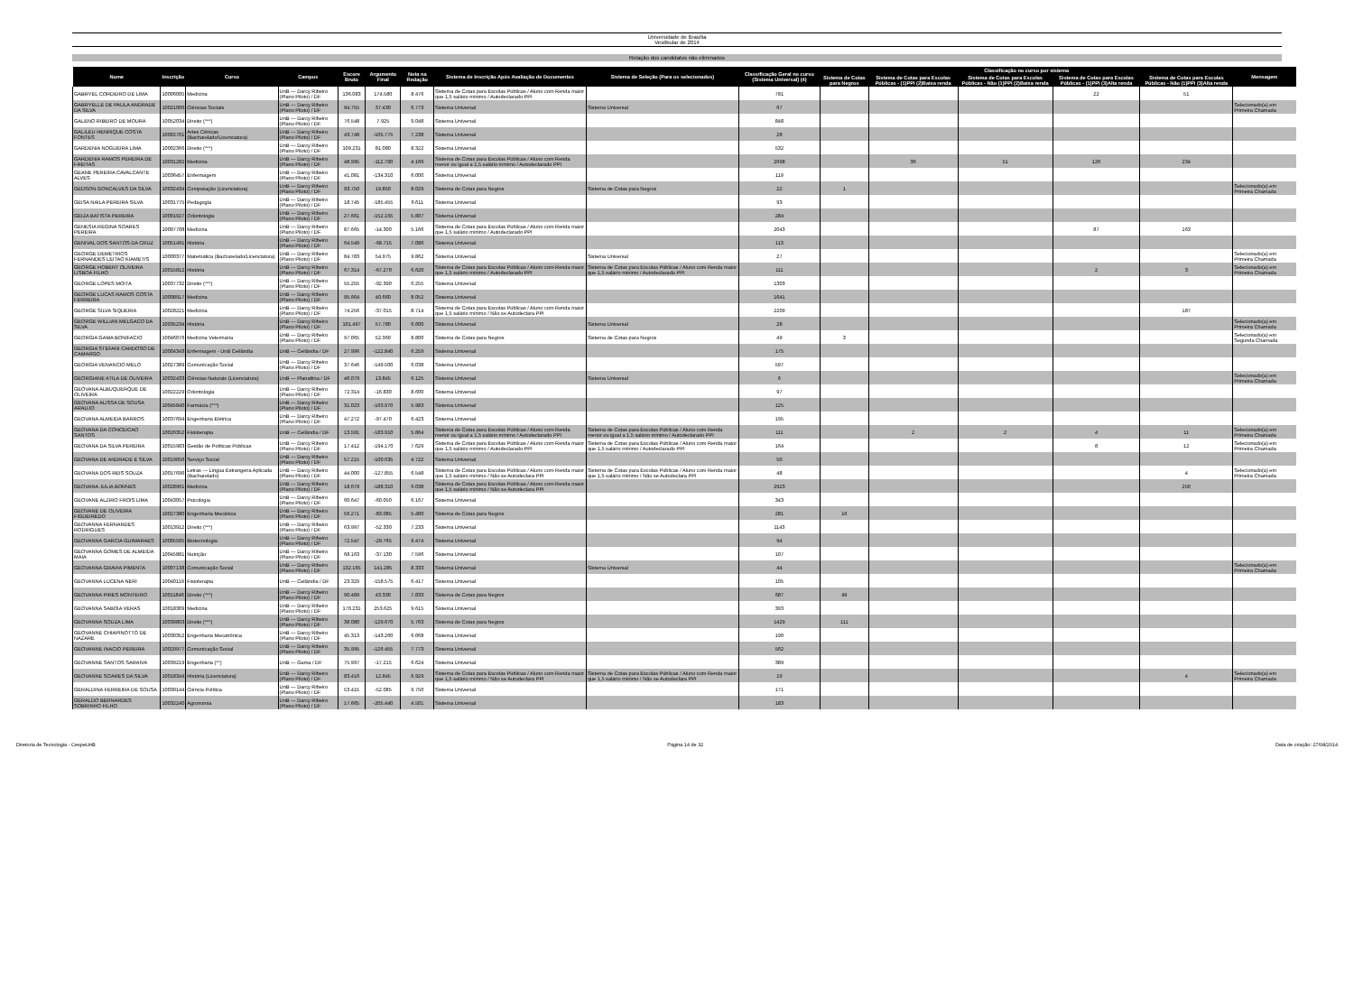Universidade de Brasília
Vestibular de 2014
Relação dos candidatos não eliminados
| Nome | Inscrição | Curso | Campus | Escore Bruto | Argumento Final | Nota na Redação | Sistema de Inscrição Após Avaliação de Documentos | Sistema de Seleção (Para os selecionados) | Classificação Geral no curso (Sistema Universal) (4) | Classificação no curso por sistema | | | | | Mensagem |
| --- | --- | --- | --- | --- | --- | --- | --- | --- | --- | --- | --- | --- | --- | --- | --- |
| | | | | | | | | | | Sistema de Cotas para Negros | Sistema de Cotas para Escolas Públicas - (1)PPI (2)Baixa renda | Sistema de Cotas para Escolas Públicas - Não (1)PPI (2)Baixa renda | Sistema de Cotas para Escolas Públicas - (1)PPI (3)Alta renda | Sistema de Cotas para Escolas Públicas - Não (1)PPI (3)Alta renda | |
| GABRYEL CORDEIRO DE LIMA | 10006005 | Medicina | UnB — Darcy Ribeiro (Plano Piloto) / DF | 136.083 | 174.580 | 8.476 | Sistema de Cotas para Escolas Públicas / Aluno com Renda maior que 1,5 salário mínimo / Autodeclarado PPI | | 781 | | | | 22 | 51 | |
| GABRYELLE DE PAULA ANDRADE DA SILVA | 10021006 | Ciências Sociais | UnB — Darcy Ribeiro (Plano Piloto) / DF | 94.755 | 37.430 | 6.773 | Sistema Universal | Sistema Universal | 67 | | | | | | Selecionado(a) em Primeira Chamada |
| GALENO RIBEIRO DE MOURA | 10052034 | Direito (***) | UnB — Darcy Ribeiro (Plano Piloto) / DF | 76.548 | 7.925 | 9.048 | Sistema Universal | | 848 | | | | | | |
| GALILEU HENRIQUE COSTA FONTES | 10002701 | Artes Cênicas (Bacharelado/Licenciatura) | UnB — Darcy Ribeiro (Plano Piloto) / DF | 43.748 | -105.775 | 7.238 | Sistema Universal | | 28 | | | | | | |
| GARDENIA NOGUEIRA LIMA | 10002366 | Direito (***) | UnB — Darcy Ribeiro (Plano Piloto) / DF | 109.231 | 81.080 | 8.322 | Sistema Universal | | 532 | | | | | | |
| GARDENIA RAMOS PEREIRA DE FREITAS | 10031282 | Medicina | UnB — Darcy Ribeiro (Plano Piloto) / DF | 48.995 | -112.790 | 4.166 | Sistema de Cotas para Escolas Públicas / Aluno com Renda menor ou igual a 1,5 salário mínimo / Autodeclarado PPI | | 2698 | | 36 | 51 | 126 | 234 | |
| GEANE PEREIRA CAVALCANTE ALVES | 10036457 | Enfermagem | UnB — Darcy Ribeiro (Plano Piloto) / DF | 41.081 | -134.310 | 6.000 | Sistema Universal | | 119 | | | | | | |
| GEDSON GONCALVES DA SILVA | 10032434 | Computação (Licenciatura) | UnB — Darcy Ribeiro (Plano Piloto) / DF | 93.750 | 19.850 | 8.029 | Sistema de Cotas para Negros | Sistema de Cotas para Negros | 22 | 1 | | | | | Selecionado(a) em Primeira Chamada |
| GEISA NAILA PEREIRA SILVA | 10031775 | Pedagogia | UnB — Darcy Ribeiro (Plano Piloto) / DF | 18.745 | -185.455 | 6.611 | Sistema Universal | | 93 | | | | | | |
| GEIZA BATISTA PEREIRA | 10001927 | Odontologia | UnB — Darcy Ribeiro (Plano Piloto) / DF | 27.661 | -152.165 | 5.807 | Sistema Universal | | 284 | | | | | | |
| GENESIA REGINA SOARES PEREIRA | 10007708 | Medicina | UnB — Darcy Ribeiro (Plano Piloto) / DF | 87.665 | -14.300 | 5.166 | Sistema de Cotas para Escolas Públicas / Aluno com Renda maior que 1,5 salário mínimo / Autodeclarado PPI | | 2043 | | | | 87 | 163 | |
| GENIVAL DOS SANTOS DA CRUZ | 10051491 | História | UnB — Darcy Ribeiro (Plano Piloto) / DF | 64.549 | -68.715 | 7.086 | Sistema Universal | | 113 | | | | | | |
| GEORGE DEMETRIOS FERNANDES LEITAO KIAMETIS | 10000377 | Matemática (Bacharelado/Licenciatura) | UnB — Darcy Ribeiro (Plano Piloto) / DF | 84.783 | 54.975 | 9.862 | Sistema Universal | Sistema Universal | 27 | | | | | | Selecionado(a) em Primeira Chamada |
| GEORGE HOBERT OLIVEIRA LISBOA FILHO | 10015812 | História | UnB — Darcy Ribeiro (Plano Piloto) / DF | 67.314 | -67.270 | 6.620 | Sistema de Cotas para Escolas Públicas / Aluno com Renda maior que 1,5 salário mínimo / Autodeclarado PPI | Sistema de Cotas para Escolas Públicas / Aluno com Renda maior que 1,5 salário mínimo / Autodeclarado PPI | 111 | | | | 2 | 3 | Selecionado(a) em Primeira Chamada |
| GEORGE LOPES MOITA | 10037732 | Direito (***) | UnB — Darcy Ribeiro (Plano Piloto) / DF | 55.255 | -92.390 | 6.255 | Sistema Universal | | 1303 | | | | | | |
| GEORGE LUCAS RAMOS COSTA FERREIRA | 10008917 | Medicina | UnB — Darcy Ribeiro (Plano Piloto) / DF | 95.664 | 40.660 | 8.052 | Sistema Universal | | 1641 | | | | | | |
| GEORGE SILVA SIQUEIRA | 10028221 | Medicina | UnB — Darcy Ribeiro (Plano Piloto) / DF | 74.256 | -37.015 | 8.714 | Sistema de Cotas para Escolas Públicas / Aluno com Renda maior que 1,5 salário mínimo / Não se Autodeclara PPI | | 2209 | | | | | 187 | |
| GEORGE WILLIAN MELGACO DA SILVA | 10035234 | História | UnB — Darcy Ribeiro (Plano Piloto) / DF | 101.497 | 57.780 | 6.600 | Sistema Universal | Sistema Universal | 28 | | | | | | Selecionado(a) em Primeira Chamada |
| GEORGIA GAMA BONIFACIO | 10046076 | Medicina Veterinária | UnB — Darcy Ribeiro (Plano Piloto) / DF | 97.065 | 52.360 | 8.800 | Sistema de Cotas para Negros | Sistema de Cotas para Negros | 49 | 3 | | | | | Selecionado(a) em Segunda Chamada |
| GEORGIA STEFANI CARDOSO DE CAMARGO | 10004343 | Enfermagem - UnB Ceilândia | UnB — Ceilândia / DF | 27.996 | -122.840 | 6.259 | Sistema Universal | | 175 | | | | | | |
| GEORGIA VENANCIO MELO | 10027389 | Comunicação Social | UnB — Darcy Ribeiro (Plano Piloto) / DF | 37.646 | -149.500 | 6.038 | Sistema Universal | | 597 | | | | | | |
| GEORGIANE ATILA DE OLIVEIRA | 10032433 | Ciências Naturais (Licenciatura) | UnB — Planaltina / DF | 46.079 | 13.845 | 6.125 | Sistema Universal | Sistema Universal | 6 | | | | | | Selecionado(a) em Primeira Chamada |
| GEOVANA ALBUQUERQUE DE OLIVEIRA | 10022229 | Odontologia | UnB — Darcy Ribeiro (Plano Piloto) / DF | 72.314 | -16.830 | 8.600 | Sistema Universal | | 97 | | | | | | |
| GEOVANA ALISSA DE SOUSA ARAUJO | 10045840 | Farmácia (***) | UnB — Darcy Ribeiro (Plano Piloto) / DF | 31.023 | -163.970 | 5.983 | Sistema Universal | | 125 | | | | | | |
| GEOVANA ALMEIDA BARROS | 10037694 | Engenharia Elétrica | UnB — Darcy Ribeiro (Plano Piloto) / DF | 47.272 | -97.470 | 6.423 | Sistema Universal | | 195 | | | | | | |
| GEOVANA DA CONCEICAO SANTOS | 10026352 | Fisioterapia | UnB — Ceilândia / DF | 13.591 | -183.910 | 5.864 | Sistema de Cotas para Escolas Públicas / Aluno com Renda menor ou igual a 1,5 salário mínimo / Autodeclarado PPI | Sistema de Cotas para Escolas Públicas / Aluno com Renda menor ou igual a 1,5 salário mínimo / Autodeclarado PPI | 111 | | 2 | 2 | 4 | 11 | Selecionado(a) em Primeira Chamada |
| GEOVANA DA SILVA PEREIRA | 10015983 | Gestão de Políticas Públicas | UnB — Darcy Ribeiro (Plano Piloto) / DF | 17.412 | -194.170 | 7.629 | Sistema de Cotas para Escolas Públicas / Aluno com Renda maior que 1,5 salário mínimo / Autodeclarado PPI | Sistema de Cotas para Escolas Públicas / Aluno com Renda maior que 1,5 salário mínimo / Autodeclarado PPI | 164 | | | | 8 | 12 | Selecionado(a) em Primeira Chamada |
| GEOVANA DE ANDRADE E SILVA | 10019056 | Serviço Social | UnB — Darcy Ribeiro (Plano Piloto) / DF | 57.215 | -100.635 | 4.722 | Sistema Universal | | 50 | | | | | | |
| GEOVANA DOS REIS SOUZA | 10017696 | Letras — Lingua Estrangeira Aplicada (Bacharelado) | UnB — Darcy Ribeiro (Plano Piloto) / DF | 44.000 | -127.855 | 6.548 | Sistema de Cotas para Escolas Públicas / Aluno com Renda maior que 1,5 salário mínimo / Não se Autodeclara PPI | Sistema de Cotas para Escolas Públicas / Aluno com Renda maior que 1,5 salário mínimo / Não se Autodeclara PPI | 48 | | | | | 4 | Selecionado(a) em Primeira Chamada |
| GEOVANA JULIA BORNES | 10028961 | Medicina | UnB — Darcy Ribeiro (Plano Piloto) / DF | 18.079 | -188.310 | 6.038 | Sistema de Cotas para Escolas Públicas / Aluno com Renda maior que 1,5 salário mínimo / Não se Autodeclara PPI | | 2923 | | | | | 250 | |
| GEOVANE ALZIRO FROIS LIMA | 10043057 | Psicologia | UnB — Darcy Ribeiro (Plano Piloto) / DF | 60.647 | -60.050 | 6.167 | Sistema Universal | | 343 | | | | | | |
| GEOVANE DE OLIVEIRA FIGUEIREDO | 10027380 | Engenharia Mecânica | UnB — Darcy Ribeiro (Plano Piloto) / DF | 56.271 | -83.085 | 5.400 | Sistema de Cotas para Negros | | 281 | 16 | | | | | |
| GEOVANNA FERNANDES RODRIGUES | 10013912 | Direito (***) | UnB — Darcy Ribeiro (Plano Piloto) / DF | 63.997 | -52.330 | 7.233 | Sistema Universal | | 1143 | | | | | | |
| GEOVANNA GARCIA GUIMARAES | 10005505 | Biotecnologia | UnB — Darcy Ribeiro (Plano Piloto) / DF | 72.547 | -29.765 | 9.474 | Sistema Universal | | 94 | | | | | | |
| GEOVANNA GOMES DE ALMEIDA MAIA | 10045881 | Nutrição | UnB — Darcy Ribeiro (Plano Piloto) / DF | 68.163 | -37.130 | 7.596 | Sistema Universal | | 107 | | | | | | |
| GEOVANNA GRAVIA PIMENTA | 10007138 | Comunicação Social | UnB — Darcy Ribeiro (Plano Piloto) / DF | 132.165 | 141.285 | 8.333 | Sistema Universal | Sistema Universal | 44 | | | | | | Selecionado(a) em Primeira Chamada |
| GEOVANNA LUCENA NERI | 10040119 | Fisioterapia | UnB — Ceilândia / DF | 23.329 | -158.575 | 6.417 | Sistema Universal | | 105 | | | | | | |
| GEOVANNA PIRES MONTEIRO | 10011846 | Direito (***) | UnB — Darcy Ribeiro (Plano Piloto) / DF | 90.489 | 43.330 | 7.833 | Sistema de Cotas para Negros | | 687 | 49 | | | | | |
| GEOVANNA SABOIA VERAS | 10018309 | Medicina | UnB — Darcy Ribeiro (Plano Piloto) / DF | 170.231 | 253.625 | 9.615 | Sistema Universal | | 393 | | | | | | |
| GEOVANNA SOUZA LIMA | 10039803 | Direito (***) | UnB — Darcy Ribeiro (Plano Piloto) / DF | 38.080 | -129.670 | 5.763 | Sistema de Cotas para Negros | | 1429 | 111 | | | | | |
| GEOVANNE CHIAPINOTTO DE NAZARE | 10030352 | Engenharia Mecatrônica | UnB — Darcy Ribeiro (Plano Piloto) / DF | 45.313 | -143.260 | 6.068 | Sistema Universal | | 190 | | | | | | |
| GEOVANNE INACIO PEREIRA | 10029977 | Comunicação Social | UnB — Darcy Ribeiro (Plano Piloto) / DF | 35.995 | -126.455 | 7.773 | Sistema Universal | | 562 | | | | | | |
| GEOVANNE SANTOS SARAIVA | 10039219 | Engenharia (**) | UnB — Gama / DF | 75.997 | -17.215 | 6.624 | Sistema Universal | | 389 | | | | | | |
| GEOVANNE SOARES DA SILVA | 10018344 | História (Licenciatura) | UnB — Darcy Ribeiro (Plano Piloto) / DF | 83.416 | 12.845 | 6.929 | Sistema de Cotas para Escolas Públicas / Aluno com Renda maior que 1,5 salário mínimo / Não se Autodeclara PPI | Sistema de Cotas para Escolas Públicas / Aluno com Renda maior que 1,5 salário mínimo / Não se Autodeclara PPI | 19 | | | | | 4 | Selecionado(a) em Primeira Chamada |
| GERALDINA FERREIRA DE SOUSA | 10039144 | Ciência Política | UnB — Darcy Ribeiro (Plano Piloto) / DF | 53.415 | -52.085 | 9.750 | Sistema Universal | | 171 | | | | | | |
| GERALDO BERNARDES SOBRINHO FILHO | 10032240 | Agronomia | UnB — Darcy Ribeiro (Plano Piloto) / DF | 17.665 | -205.440 | 4.501 | Sistema Universal | | 183 | | | | | | |
Diretoria de Tecnologia - CespeUnB Página 14 de 32 Data de criação: 27/08/2014